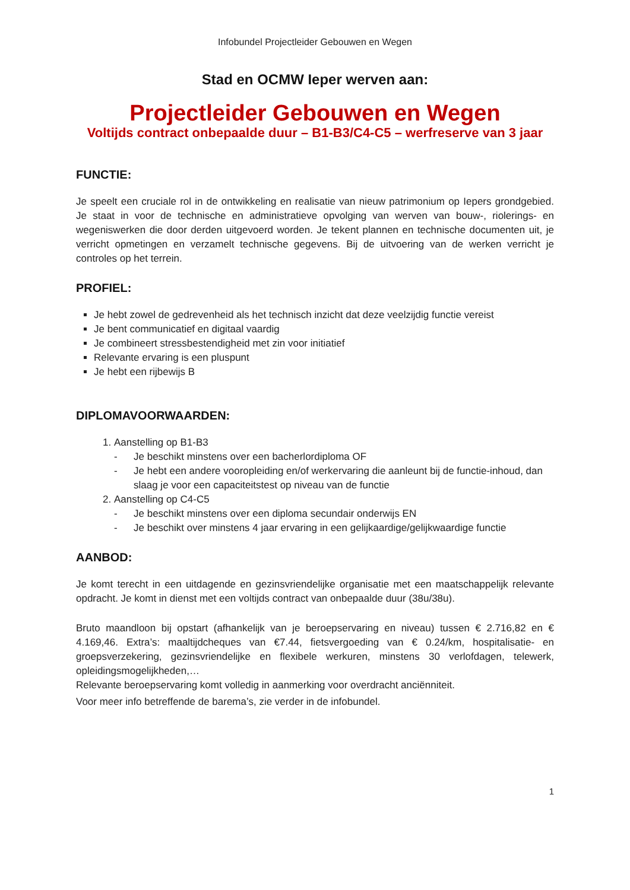Infobundel Projectleider Gebouwen en Wegen
Stad en OCMW Ieper werven aan:
Projectleider Gebouwen en Wegen
Voltijds contract onbepaalde duur – B1-B3/C4-C5 – werfreserve van 3 jaar
FUNCTIE:
Je speelt een cruciale rol in de ontwikkeling en realisatie van nieuw patrimonium op Iepers grondgebied. Je staat in voor de technische en administratieve opvolging van werven van bouw-, riolerings- en wegeniswerken die door derden uitgevoerd worden. Je tekent plannen en technische documenten uit, je verricht opmetingen en verzamelt technische gegevens. Bij de uitvoering van de werken verricht je controles op het terrein.
PROFIEL:
Je hebt zowel de gedrevenheid als het technisch inzicht dat deze veelzijdig functie vereist
Je bent communicatief en digitaal vaardig
Je combineert stressbestendigheid met zin voor initiatief
Relevante ervaring is een pluspunt
Je hebt een rijbewijs B
DIPLOMAVOORWAARDEN:
1. Aanstelling op B1-B3
- Je beschikt minstens over een bacherlordiploma OF
- Je hebt een andere vooropleiding en/of werkervaring die aanleunt bij de functie-inhoud, dan slaag je voor een capaciteitstest op niveau van de functie
2. Aanstelling op C4-C5
- Je beschikt minstens over een diploma secundair onderwijs EN
- Je beschikt over minstens 4 jaar ervaring in een gelijkaardige/gelijkwaardige functie
AANBOD:
Je komt terecht in een uitdagende en gezinsvriendelijke organisatie met een maatschappelijk relevante opdracht. Je komt in dienst met een voltijds contract van onbepaalde duur (38u/38u).
Bruto maandloon bij opstart (afhankelijk van je beroepservaring en niveau) tussen € 2.716,82 en € 4.169,46. Extra’s: maaltijdcheques van €7.44, fietsvergoeding van € 0.24/km, hospitalisatie- en groepsverzekering, gezinsvriendelijke en flexibele werkuren, minstens 30 verlofdagen, telewerk, opleidingsmogelijkheden,…
Relevante beroepservaring komt volledig in aanmerking voor overdracht anciënniteit.
Voor meer info betreffende de barema’s, zie verder in de infobundel.
1